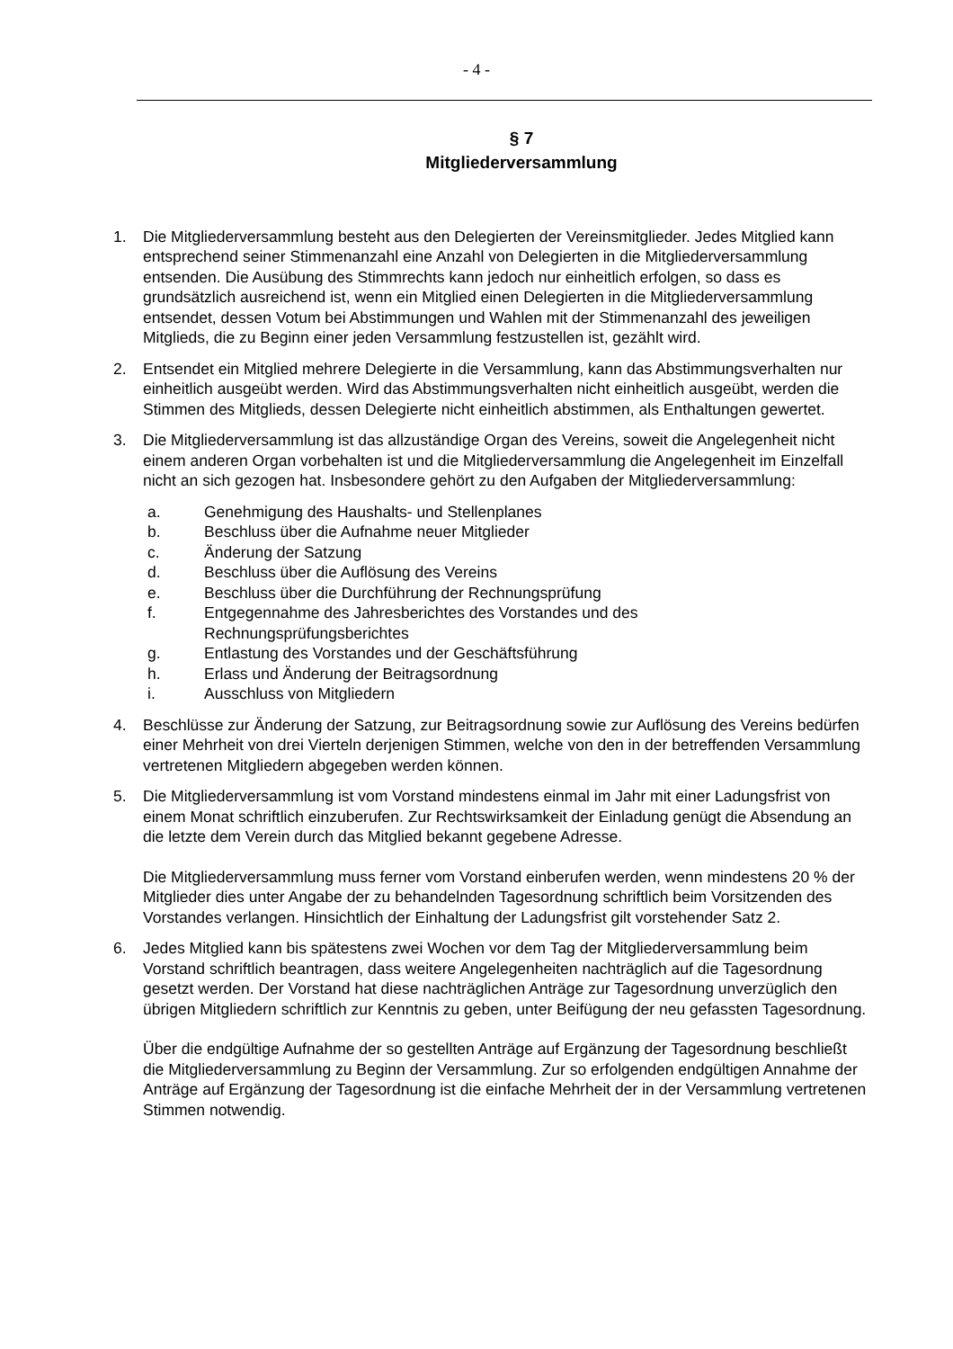- 4 -
§ 7
Mitgliederversammlung
1. Die Mitgliederversammlung besteht aus den Delegierten der Vereinsmitglieder. Jedes Mitglied kann entsprechend seiner Stimmenanzahl eine Anzahl von Delegierten in die Mitgliederversammlung entsenden. Die Ausübung des Stimmrechts kann jedoch nur einheitlich erfolgen, so dass es grundsätzlich ausreichend ist, wenn ein Mitglied einen Delegierten in die Mitgliederversammlung entsendet, dessen Votum bei Abstimmungen und Wahlen mit der Stimmenanzahl des jeweiligen Mitglieds, die zu Beginn einer jeden Versammlung festzustellen ist, gezählt wird.
2. Entsendet ein Mitglied mehrere Delegierte in die Versammlung, kann das Abstimmungsverhalten nur einheitlich ausgeübt werden. Wird das Abstimmungsverhalten nicht einheitlich ausgeübt, werden die Stimmen des Mitglieds, dessen Delegierte nicht einheitlich abstimmen, als Enthaltungen gewertet.
3. Die Mitgliederversammlung ist das allzuständige Organ des Vereins, soweit die Angelegenheit nicht einem anderen Organ vorbehalten ist und die Mitgliederversammlung die Angelegenheit im Einzelfall nicht an sich gezogen hat. Insbesondere gehört zu den Aufgaben der Mitgliederversammlung:
a. Genehmigung des Haushalts- und Stellenplanes
b. Beschluss über die Aufnahme neuer Mitglieder
c. Änderung der Satzung
d. Beschluss über die Auflösung des Vereins
e. Beschluss über die Durchführung der Rechnungsprüfung
f. Entgegennahme des Jahresberichtes des Vorstandes und des
Rechnungsprüfungsberichtes
g. Entlastung des Vorstandes und der Geschäftsführung
h. Erlass und Änderung der Beitragsordnung
i. Ausschluss von Mitgliedern
4. Beschlüsse zur Änderung der Satzung, zur Beitragsordnung sowie zur Auflösung des Vereins bedürfen einer Mehrheit von drei Vierteln derjenigen Stimmen, welche von den in der betreffenden Versammlung vertretenen Mitgliedern abgegeben werden können.
5. Die Mitgliederversammlung ist vom Vorstand mindestens einmal im Jahr mit einer Ladungsfrist von einem Monat schriftlich einzuberufen. Zur Rechtswirksamkeit der Einladung genügt die Absendung an die letzte dem Verein durch das Mitglied bekannt gegebene Adresse.
Die Mitgliederversammlung muss ferner vom Vorstand einberufen werden, wenn mindestens 20 % der Mitglieder dies unter Angabe der zu behandelnden Tagesordnung schriftlich beim Vorsitzenden des Vorstandes verlangen. Hinsichtlich der Einhaltung der Ladungsfrist gilt vorstehender Satz 2.
6. Jedes Mitglied kann bis spätestens zwei Wochen vor dem Tag der Mitgliederversammlung beim Vorstand schriftlich beantragen, dass weitere Angelegenheiten nachträglich auf die Tagesordnung gesetzt werden. Der Vorstand hat diese nachträglichen Anträge zur Tagesordnung unverzüglich den übrigen Mitgliedern schriftlich zur Kenntnis zu geben, unter Beifügung der neu gefassten Tagesordnung.
Über die endgültige Aufnahme der so gestellten Anträge auf Ergänzung der Tagesordnung beschließt die Mitgliederversammlung zu Beginn der Versammlung. Zur so erfolgenden endgültigen Annahme der Anträge auf Ergänzung der Tagesordnung ist die einfache Mehrheit der in der Versammlung vertretenen Stimmen notwendig.